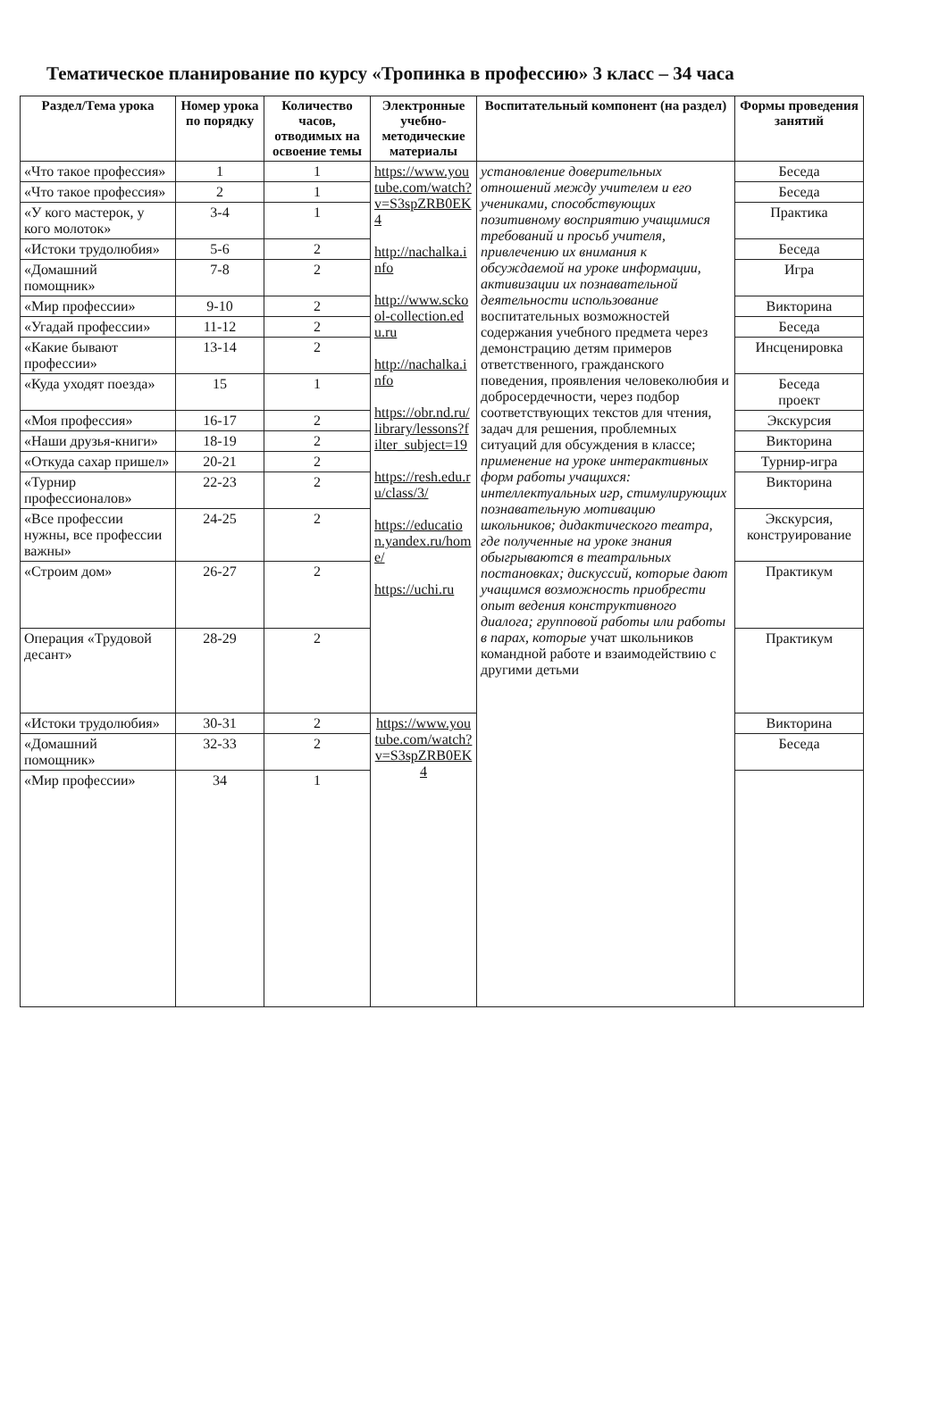Тематическое планирование по курсу «Тропинка в профессию» 3 класс – 34 часа
| Раздел/Тема урока | Номер урока по порядку | Количество часов, отводимых на освоение темы | Электронные учебно-методические материалы | Воспитательный компонент (на раздел) | Формы проведения занятий |
| --- | --- | --- | --- | --- | --- |
| «Что такое профессия» | 1 | 1 | https://www.youtube.com/watch?v=S3spZRB0EK4 http://nachalka.info http://www.sckool-collection.edu.ru http://nachalka.info https://obr.nd.ru/library/lessons?filter_subject=19 https://resh.edu.ru/class/3/ https://education.yandex.ru/home/ https://uchi.ru | установление доверительных отношений между учителем и его учениками, способствующих позитивному восприятию учащимися требований и просьб учителя, привлечению их внимания к обсуждаемой на уроке информации, активизации их познавательной деятельности использование воспитательных возможностей содержания учебного предмета через демонстрацию детям примеров ответственного, гражданского поведения, проявления человеколюбия и добросердечности, через подбор соответствующих текстов для чтения, задач для решения, проблемных ситуаций для обсуждения в классе; применение на уроке интерактивных форм работы учащихся: интеллектуальных игр, стимулирующих познавательную мотивацию школьников; дидактического театра, где полученные на уроке знания обыгрываются в театральных постановках; дискуссий, которые дают учащимся возможность приобрести опыт ведения конструктивного диалога; групповой работы или работы в парах, которые учат школьников командной работе и взаимодействию с другими детьми | Беседа |
| «Что такое профессия» | 2 | 1 | | | Беседа |
| «У кого мастерок, у кого молоток» | 3-4 | 1 | | | Практика |
| «Истоки трудолюбия» | 5-6 | 2 | | | Беседа |
| «Домашний помощник» | 7-8 | 2 | | | Игра |
| «Мир профессии» | 9-10 | 2 | | | Викторина |
| «Угадай профессии» | 11-12 | 2 | | | Беседа |
| «Какие бывают профессии» | 13-14 | 2 | | | Инсценировка |
| «Куда уходят поезда» | 15 | 1 | | | Беседа проект |
| «Моя профессия» | 16-17 | 2 | | | Экскурсия |
| «Наши друзья-книги» | 18-19 | 2 | | | Викторина |
| «Откуда сахар пришел» | 20-21 | 2 | | | Турнир-игра |
| «Турнир профессионалов» | 22-23 | 2 | | | Викторина |
| «Все профессии нужны, все профессии важны» | 24-25 | 2 | | | Экскурсия, конструирование |
| «Строим дом» | 26-27 | 2 | | | Практикум |
| Операция «Трудовой десант» | 28-29 | 2 | | | Практикум |
| «Истоки трудолюбия» | 30-31 | 2 | https://www.youtube.com/watch?v=S3spZRB0EK4 | | Викторина |
| «Домашний помощник» | 32-33 | 2 | | | Беседа |
| «Мир профессии» | 34 | 1 | | | |